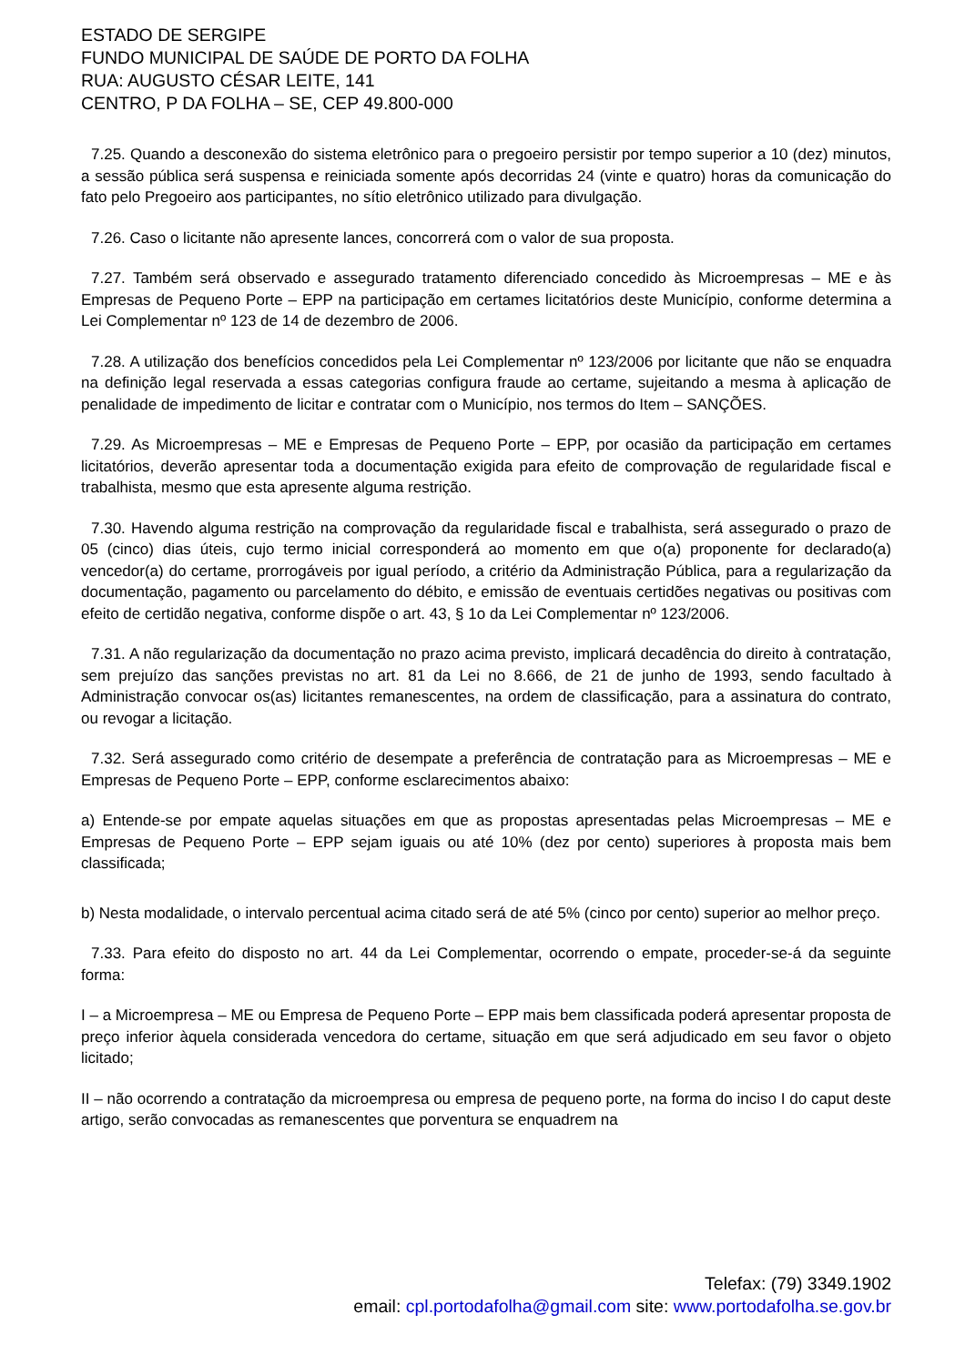ESTADO DE SERGIPE
FUNDO MUNICIPAL DE SAÚDE DE PORTO DA FOLHA
RUA: AUGUSTO CÉSAR LEITE, 141
CENTRO, P DA FOLHA – SE, CEP 49.800-000
7.25. Quando a desconexão do sistema eletrônico para o pregoeiro persistir por tempo superior a 10 (dez) minutos, a sessão pública será suspensa e reiniciada somente após decorridas 24 (vinte e quatro) horas da comunicação do fato pelo Pregoeiro aos participantes, no sítio eletrônico utilizado para divulgação.
7.26. Caso o licitante não apresente lances, concorrerá com o valor de sua proposta.
7.27. Também será observado e assegurado tratamento diferenciado concedido às Microempresas – ME e às Empresas de Pequeno Porte – EPP na participação em certames licitatórios deste Município, conforme determina a Lei Complementar nº 123 de 14 de dezembro de 2006.
7.28. A utilização dos benefícios concedidos pela Lei Complementar nº 123/2006 por licitante que não se enquadra na definição legal reservada a essas categorias configura fraude ao certame, sujeitando a mesma à aplicação de penalidade de impedimento de licitar e contratar com o Município, nos termos do Item – SANÇÕES.
7.29. As Microempresas – ME e Empresas de Pequeno Porte – EPP, por ocasião da participação em certames licitatórios, deverão apresentar toda a documentação exigida para efeito de comprovação de regularidade fiscal e trabalhista, mesmo que esta apresente alguma restrição.
7.30. Havendo alguma restrição na comprovação da regularidade fiscal e trabalhista, será assegurado o prazo de 05 (cinco) dias úteis, cujo termo inicial corresponderá ao momento em que o(a) proponente for declarado(a) vencedor(a) do certame, prorrogáveis por igual período, a critério da Administração Pública, para a regularização da documentação, pagamento ou parcelamento do débito, e emissão de eventuais certidões negativas ou positivas com efeito de certidão negativa, conforme dispõe o art. 43, § 1o da Lei Complementar nº 123/2006.
7.31. A não regularização da documentação no prazo acima previsto, implicará decadência do direito à contratação, sem prejuízo das sanções previstas no art. 81 da Lei no 8.666, de 21 de junho de 1993, sendo facultado à Administração convocar os(as) licitantes remanescentes, na ordem de classificação, para a assinatura do contrato, ou revogar a licitação.
7.32. Será assegurado como critério de desempate a preferência de contratação para as Microempresas – ME e Empresas de Pequeno Porte – EPP, conforme esclarecimentos abaixo:
a) Entende-se por empate aquelas situações em que as propostas apresentadas pelas Microempresas – ME e Empresas de Pequeno Porte – EPP sejam iguais ou até 10% (dez por cento) superiores à proposta mais bem classificada;
b) Nesta modalidade, o intervalo percentual acima citado será de até 5% (cinco por cento) superior ao melhor preço.
7.33. Para efeito do disposto no art. 44 da Lei Complementar, ocorrendo o empate, proceder-se-á da seguinte forma:
I – a Microempresa – ME ou Empresa de Pequeno Porte – EPP mais bem classificada poderá apresentar proposta de preço inferior àquela considerada vencedora do certame, situação em que será adjudicado em seu favor o objeto licitado;
II – não ocorrendo a contratação da microempresa ou empresa de pequeno porte, na forma do inciso I do caput deste artigo, serão convocadas as remanescentes que porventura se enquadrem na
Telefax: (79) 3349.1902
email: cpl.portodafolha@gmail.com site: www.portodafolha.se.gov.br